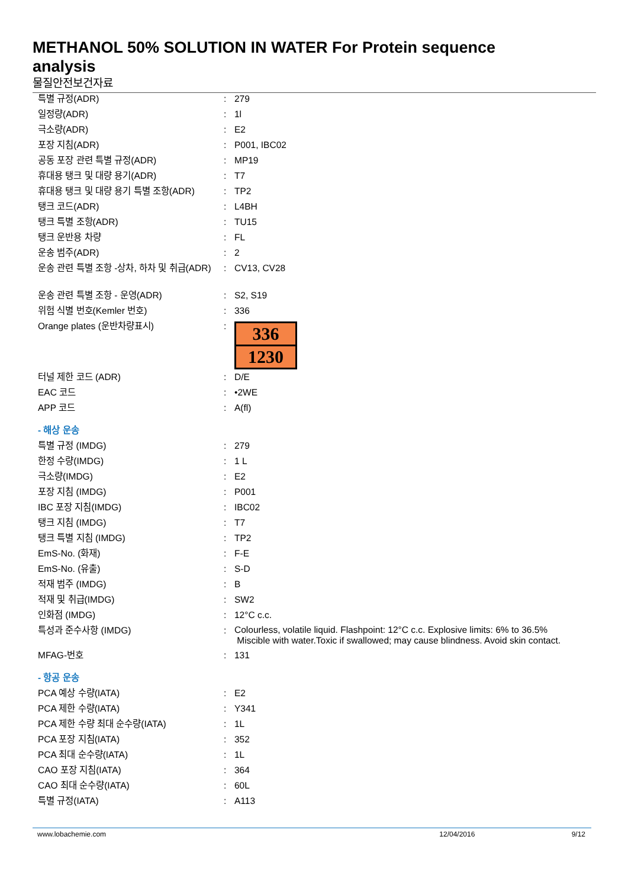METHANOL 50% SOLUTION IN WATER For Protein sequence analysis
물질안전보건자료
| 특별 규정(ADR) | : | 279 |
| 일정량(ADR) | : | 1l |
| 극소량(ADR) | : | E2 |
| 포장 지침(ADR) | : | P001, IBC02 |
| 공동 포장 관련 특별 규정(ADR) | : | MP19 |
| 휴대용 탱크 및 대량 용기(ADR) | : | T7 |
| 휴대용 탱크 및 대량 용기 특별 조항(ADR) | : | TP2 |
| 탱크 코드(ADR) | : | L4BH |
| 탱크 특별 조항(ADR) | : | TU15 |
| 탱크 운반용 차량 | : | FL |
| 운송 범주(ADR) | : | 2 |
| 운송 관련 특별 조항 -상차, 하차 및 취급(ADR) | : | CV13, CV28 |
| 운송 관련 특별 조항 - 운영(ADR) | : | S2, S19 |
| 위험 식별 번호(Kemler 번호) | : | 336 |
| Orange plates (운반차량표시) | : | 336 1230 |
| 터널 제한 코드 (ADR) | : | D/E |
| EAC 코드 | : | •2WE |
| APP 코드 | : | A(fl) |
| - 해상 운송 | | |
| 특별 규정 (IMDG) | : | 279 |
| 한정 수량(IMDG) | : | 1 L |
| 극소량(IMDG) | : | E2 |
| 포장 지침 (IMDG) | : | P001 |
| IBC 포장 지침(IMDG) | : | IBC02 |
| 탱크 지침 (IMDG) | : | T7 |
| 탱크 특별 지침 (IMDG) | : | TP2 |
| EmS-No. (화재) | : | F-E |
| EmS-No. (유출) | : | S-D |
| 적재 범주 (IMDG) | : | B |
| 적재 및 취급(IMDG) | : | SW2 |
| 인화점 (IMDG) | : | 12°C c.c. |
| 특성과 준수사항 (IMDG) | : | Colourless, volatile liquid. Flashpoint: 12°C c.c. Explosive limits: 6% to 36.5% Miscible with water.Toxic if swallowed; may cause blindness. Avoid skin contact. |
| MFAG-번호 | : | 131 |
| - 항공 운송 | | |
| PCA 예상 수량(IATA) | : | E2 |
| PCA 제한 수량(IATA) | : | Y341 |
| PCA 제한 수량 최대 순수량(IATA) | : | 1L |
| PCA 포장 지침(IATA) | : | 352 |
| PCA 최대 순수량(IATA) | : | 1L |
| CAO 포장 지침(IATA) | : | 364 |
| CAO 최대 순수량(IATA) | : | 60L |
| 특별 규정(IATA) | : | A113 |
www.lobachemie.com 12/04/2016 9/12